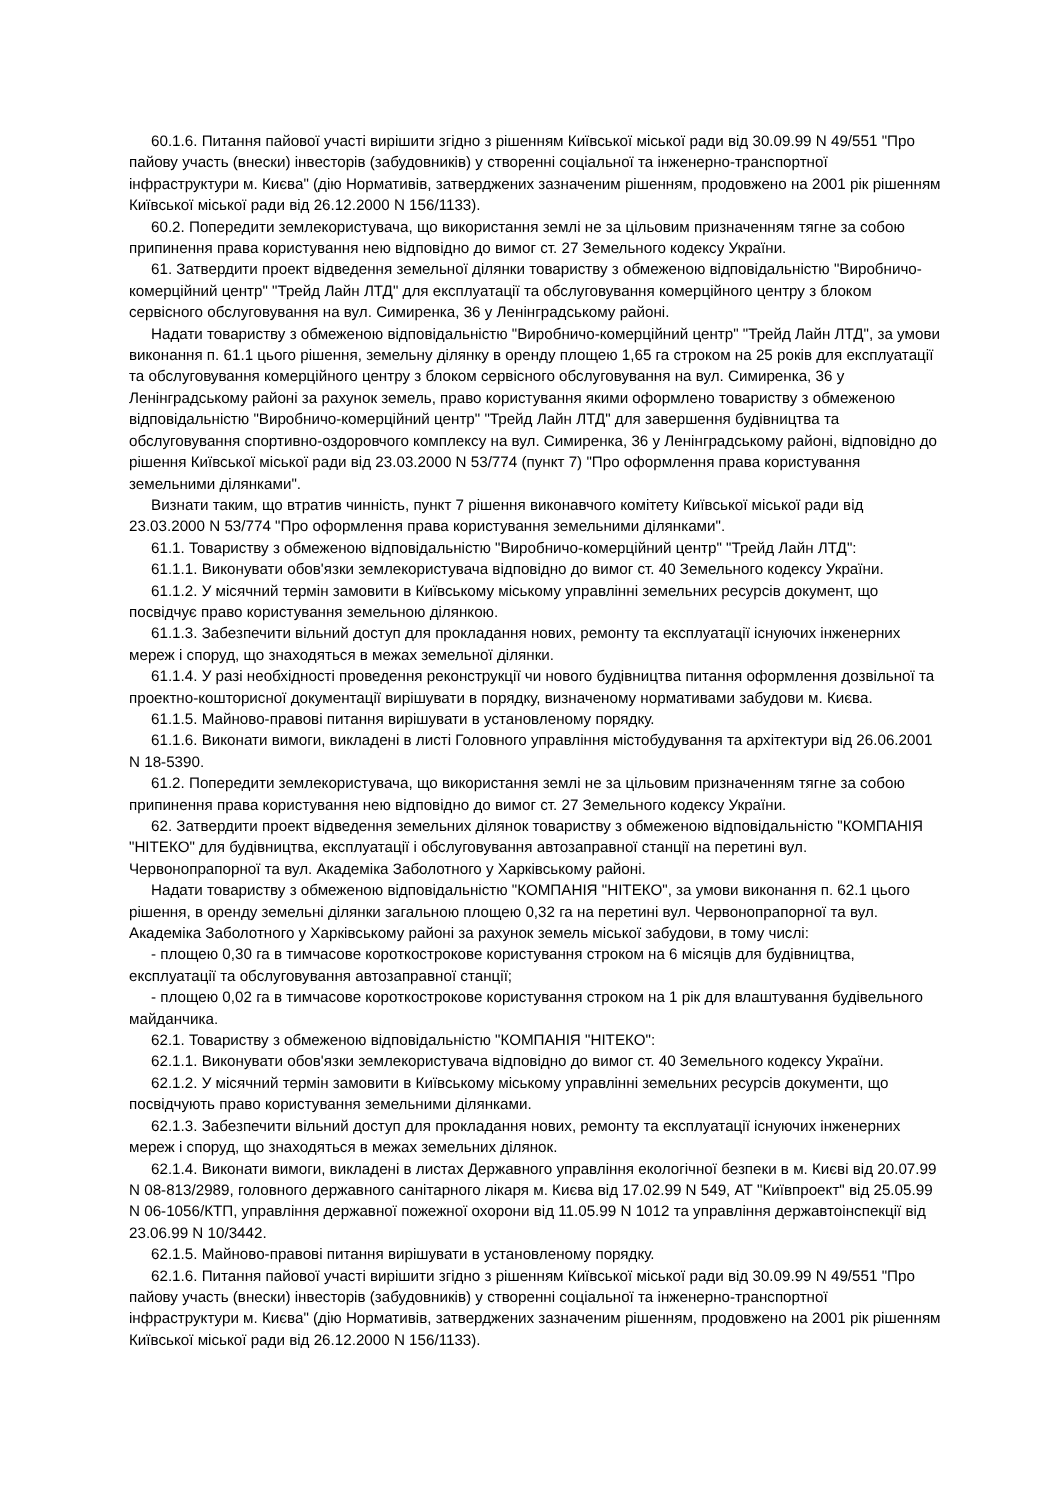60.1.6. Питання пайової участі вирішити згідно з рішенням Київської міської ради від 30.09.99 N 49/551 "Про пайову участь (внески) інвесторів (забудовників) у створенні соціальної та інженерно-транспортної інфраструктури м. Києва" (дію Нормативів, затверджених зазначеним рішенням, продовжено на 2001 рік рішенням Київської міської ради від 26.12.2000 N 156/1133).
60.2. Попередити землекористувача, що використання землі не за цільовим призначенням тягне за собою припинення права користування нею відповідно до вимог ст. 27 Земельного кодексу України.
61. Затвердити проект відведення земельної ділянки товариству з обмеженою відповідальністю "Виробничо-комерційний центр" "Трейд Лайн ЛТД" для експлуатації та обслуговування комерційного центру з блоком сервісного обслуговування на вул. Симиренка, 36 у Ленінградському районі.
Надати товариству з обмеженою відповідальністю "Виробничо-комерційний центр" "Трейд Лайн ЛТД", за умови виконання п. 61.1 цього рішення, земельну ділянку в оренду площею 1,65 га строком на 25 років для експлуатації та обслуговування комерційного центру з блоком сервісного обслуговування на вул. Симиренка, 36 у Ленінградському районі за рахунок земель, право користування якими оформлено товариству з обмеженою відповідальністю "Виробничо-комерційний центр" "Трейд Лайн ЛТД" для завершення будівництва та обслуговування спортивно-оздоровчого комплексу на вул. Симиренка, 36 у Ленінградському районі, відповідно до рішення Київської міської ради від 23.03.2000 N 53/774 (пункт 7) "Про оформлення права користування земельними ділянками".
Визнати таким, що втратив чинність, пункт 7 рішення виконавчого комітету Київської міської ради від 23.03.2000 N 53/774 "Про оформлення права користування земельними ділянками".
61.1. Товариству з обмеженою відповідальністю "Виробничо-комерційний центр" "Трейд Лайн ЛТД":
61.1.1. Виконувати обов'язки землекористувача відповідно до вимог ст. 40 Земельного кодексу України.
61.1.2. У місячний термін замовити в Київському міському управлінні земельних ресурсів документ, що посвідчує право користування земельною ділянкою.
61.1.3. Забезпечити вільний доступ для прокладання нових, ремонту та експлуатації існуючих інженерних мереж і споруд, що знаходяться в межах земельної ділянки.
61.1.4. У разі необхідності проведення реконструкції чи нового будівництва питання оформлення дозвільної та проектно-кошторисної документації вирішувати в порядку, визначеному нормативами забудови м. Києва.
61.1.5. Майново-правові питання вирішувати в установленому порядку.
61.1.6. Виконати вимоги, викладені в листі Головного управління містобудування та архітектури від 26.06.2001 N 18-5390.
61.2. Попередити землекористувача, що використання землі не за цільовим призначенням тягне за собою припинення права користування нею відповідно до вимог ст. 27 Земельного кодексу України.
62. Затвердити проект відведення земельних ділянок товариству з обмеженою відповідальністю "КОМПАНІЯ "НІТЕКО" для будівництва, експлуатації і обслуговування автозаправної станції на перетині вул. Червонопрапорної та вул. Академіка Заболотного у Харківському районі.
Надати товариству з обмеженою відповідальністю "КОМПАНІЯ "НІТЕКО", за умови виконання п. 62.1 цього рішення, в оренду земельні ділянки загальною площею 0,32 га на перетині вул. Червонопрапорної та вул. Академіка Заболотного у Харківському районі за рахунок земель міської забудови, в тому числі:
- площею 0,30 га в тимчасове короткострокове користування строком на 6 місяців для будівництва, експлуатації та обслуговування автозаправної станції;
- площею 0,02 га в тимчасове короткострокове користування строком на 1 рік для влаштування будівельного майданчика.
62.1. Товариству з обмеженою відповідальністю "КОМПАНІЯ "НІТЕКО":
62.1.1. Виконувати обов'язки землекористувача відповідно до вимог ст. 40 Земельного кодексу України.
62.1.2. У місячний термін замовити в Київському міському управлінні земельних ресурсів документи, що посвідчують право користування земельними ділянками.
62.1.3. Забезпечити вільний доступ для прокладання нових, ремонту та експлуатації існуючих інженерних мереж і споруд, що знаходяться в межах земельних ділянок.
62.1.4. Виконати вимоги, викладені в листах Державного управління екологічної безпеки в м. Києві від 20.07.99 N 08-813/2989, головного державного санітарного лікаря м. Києва від 17.02.99 N 549, АТ "Київпроект" від 25.05.99 N 06-1056/КТП, управління державної пожежної охорони від 11.05.99 N 1012 та управління державтоінспекції від 23.06.99 N 10/3442.
62.1.5. Майново-правові питання вирішувати в установленому порядку.
62.1.6. Питання пайової участі вирішити згідно з рішенням Київської міської ради від 30.09.99 N 49/551 "Про пайову участь (внески) інвесторів (забудовників) у створенні соціальної та інженерно-транспортної інфраструктури м. Києва" (дію Нормативів, затверджених зазначеним рішенням, продовжено на 2001 рік рішенням Київської міської ради від 26.12.2000 N 156/1133).